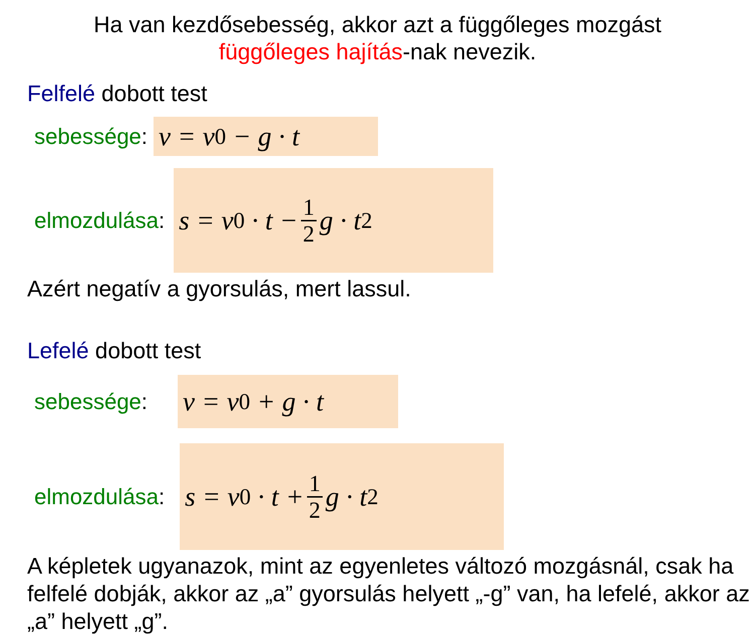Ha van kezdősebesség, akkor azt a függőleges mozgást
függőleges hajítás-nak nevezik.
Felfelé dobott test
sebessége: v = v<sub>0</sub> − g · t
elmozdulása: s = v<sub>0</sub> · t − 1 2 g · t<sup>2</sup>
Azért negatív a gyorsulás, mert lassul.
Lefelé dobott test
sebessége: v = v<sub>0</sub> + g · t
elmozdulása: s = v<sub>0</sub> · t + 1 2 g · t<sup>2</sup>
A képletek ugyanazok, mint az egyenletes változó mozgásnál, csak ha felfelé dobják, akkor az „a” gyorsulás helyett „-g” van, ha lefelé, akkor az „a” helyett „g”.